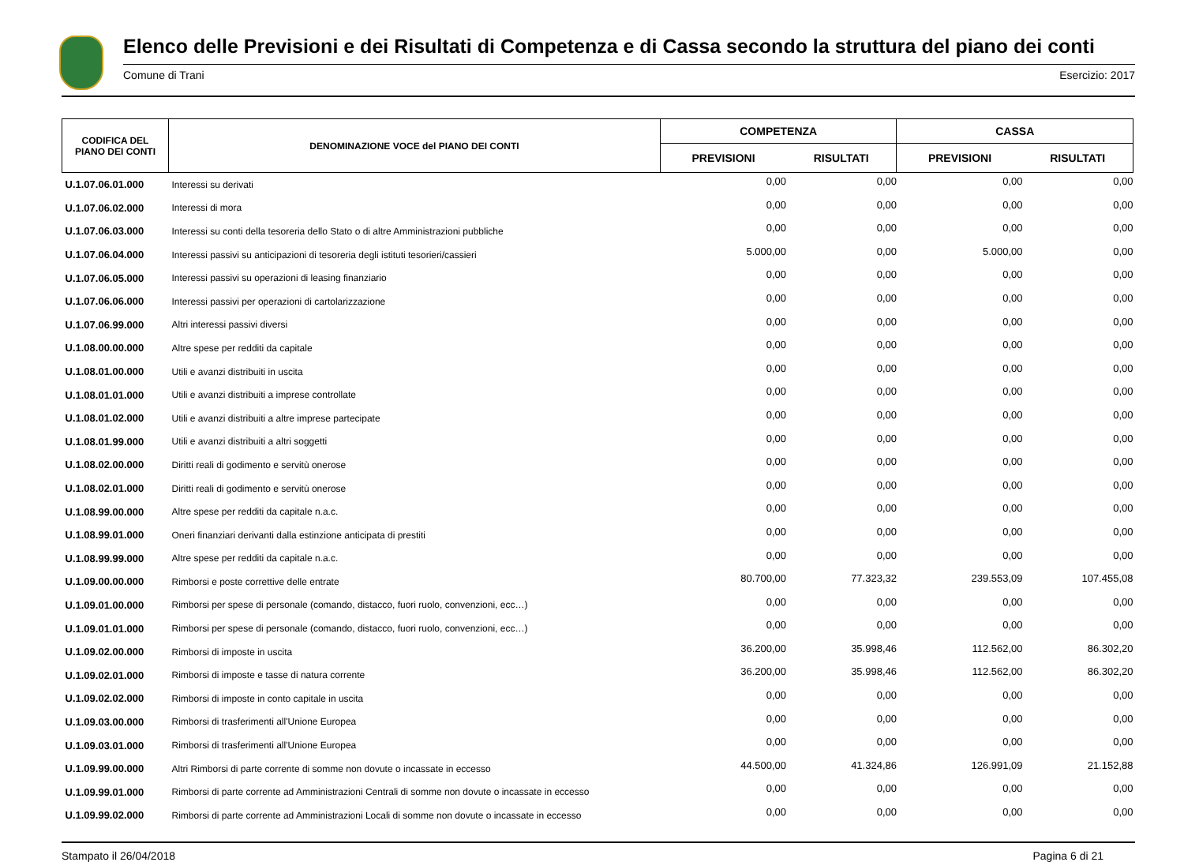Elenco delle Previsioni e dei Risultati di Competenza e di Cassa secondo la struttura del piano dei conti
Comune di Trani Esercizio: 2017
| CODIFICA DEL PIANO DEI CONTI | DENOMINAZIONE VOCE del PIANO DEI CONTI | COMPETENZA | | CASSA | |
| --- | --- | --- | --- | --- | --- |
| | | PREVISIONI | RISULTATI | PREVISIONI | RISULTATI |
| U.1.07.06.01.000 | Interessi su derivati | 0,00 | 0,00 | 0,00 | 0,00 |
| U.1.07.06.02.000 | Interessi di mora | 0,00 | 0,00 | 0,00 | 0,00 |
| U.1.07.06.03.000 | Interessi su conti della tesoreria dello Stato o di altre Amministrazioni pubbliche | 0,00 | 0,00 | 0,00 | 0,00 |
| U.1.07.06.04.000 | Interessi passivi su anticipazioni di tesoreria degli istituti tesorieri/cassieri | 5.000,00 | 0,00 | 5.000,00 | 0,00 |
| U.1.07.06.05.000 | Interessi passivi su operazioni di leasing finanziario | 0,00 | 0,00 | 0,00 | 0,00 |
| U.1.07.06.06.000 | Interessi passivi per operazioni di cartolarizzazione | 0,00 | 0,00 | 0,00 | 0,00 |
| U.1.07.06.99.000 | Altri interessi passivi diversi | 0,00 | 0,00 | 0,00 | 0,00 |
| U.1.08.00.00.000 | Altre spese per redditi da capitale | 0,00 | 0,00 | 0,00 | 0,00 |
| U.1.08.01.00.000 | Utili e avanzi distribuiti in uscita | 0,00 | 0,00 | 0,00 | 0,00 |
| U.1.08.01.01.000 | Utili e avanzi distribuiti a imprese controllate | 0,00 | 0,00 | 0,00 | 0,00 |
| U.1.08.01.02.000 | Utili e avanzi distribuiti a altre imprese partecipate | 0,00 | 0,00 | 0,00 | 0,00 |
| U.1.08.01.99.000 | Utili e avanzi distribuiti a altri soggetti | 0,00 | 0,00 | 0,00 | 0,00 |
| U.1.08.02.00.000 | Diritti reali di godimento e servitù onerose | 0,00 | 0,00 | 0,00 | 0,00 |
| U.1.08.02.01.000 | Diritti reali di godimento e servitù onerose | 0,00 | 0,00 | 0,00 | 0,00 |
| U.1.08.99.00.000 | Altre spese per redditi da capitale n.a.c. | 0,00 | 0,00 | 0,00 | 0,00 |
| U.1.08.99.01.000 | Oneri finanziari derivanti dalla estinzione anticipata di prestiti | 0,00 | 0,00 | 0,00 | 0,00 |
| U.1.08.99.99.000 | Altre spese per redditi da capitale n.a.c. | 0,00 | 0,00 | 0,00 | 0,00 |
| U.1.09.00.00.000 | Rimborsi e poste correttive delle entrate | 80.700,00 | 77.323,32 | 239.553,09 | 107.455,08 |
| U.1.09.01.00.000 | Rimborsi per spese di personale (comando, distacco, fuori ruolo, convenzioni, ecc…) | 0,00 | 0,00 | 0,00 | 0,00 |
| U.1.09.01.01.000 | Rimborsi per spese di personale (comando, distacco, fuori ruolo, convenzioni, ecc…) | 0,00 | 0,00 | 0,00 | 0,00 |
| U.1.09.02.00.000 | Rimborsi di imposte in uscita | 36.200,00 | 35.998,46 | 112.562,00 | 86.302,20 |
| U.1.09.02.01.000 | Rimborsi di imposte e tasse di natura corrente | 36.200,00 | 35.998,46 | 112.562,00 | 86.302,20 |
| U.1.09.02.02.000 | Rimborsi di imposte in conto capitale in uscita | 0,00 | 0,00 | 0,00 | 0,00 |
| U.1.09.03.00.000 | Rimborsi di trasferimenti all'Unione Europea | 0,00 | 0,00 | 0,00 | 0,00 |
| U.1.09.03.01.000 | Rimborsi di trasferimenti all'Unione Europea | 0,00 | 0,00 | 0,00 | 0,00 |
| U.1.09.99.00.000 | Altri Rimborsi di parte corrente di somme non dovute o incassate in eccesso | 44.500,00 | 41.324,86 | 126.991,09 | 21.152,88 |
| U.1.09.99.01.000 | Rimborsi di parte corrente ad Amministrazioni Centrali di somme non dovute o incassate in eccesso | 0,00 | 0,00 | 0,00 | 0,00 |
| U.1.09.99.02.000 | Rimborsi di parte corrente ad Amministrazioni Locali di somme non dovute o incassate in eccesso | 0,00 | 0,00 | 0,00 | 0,00 |
Stampato il 26/04/2018 Pagina 6 di 21